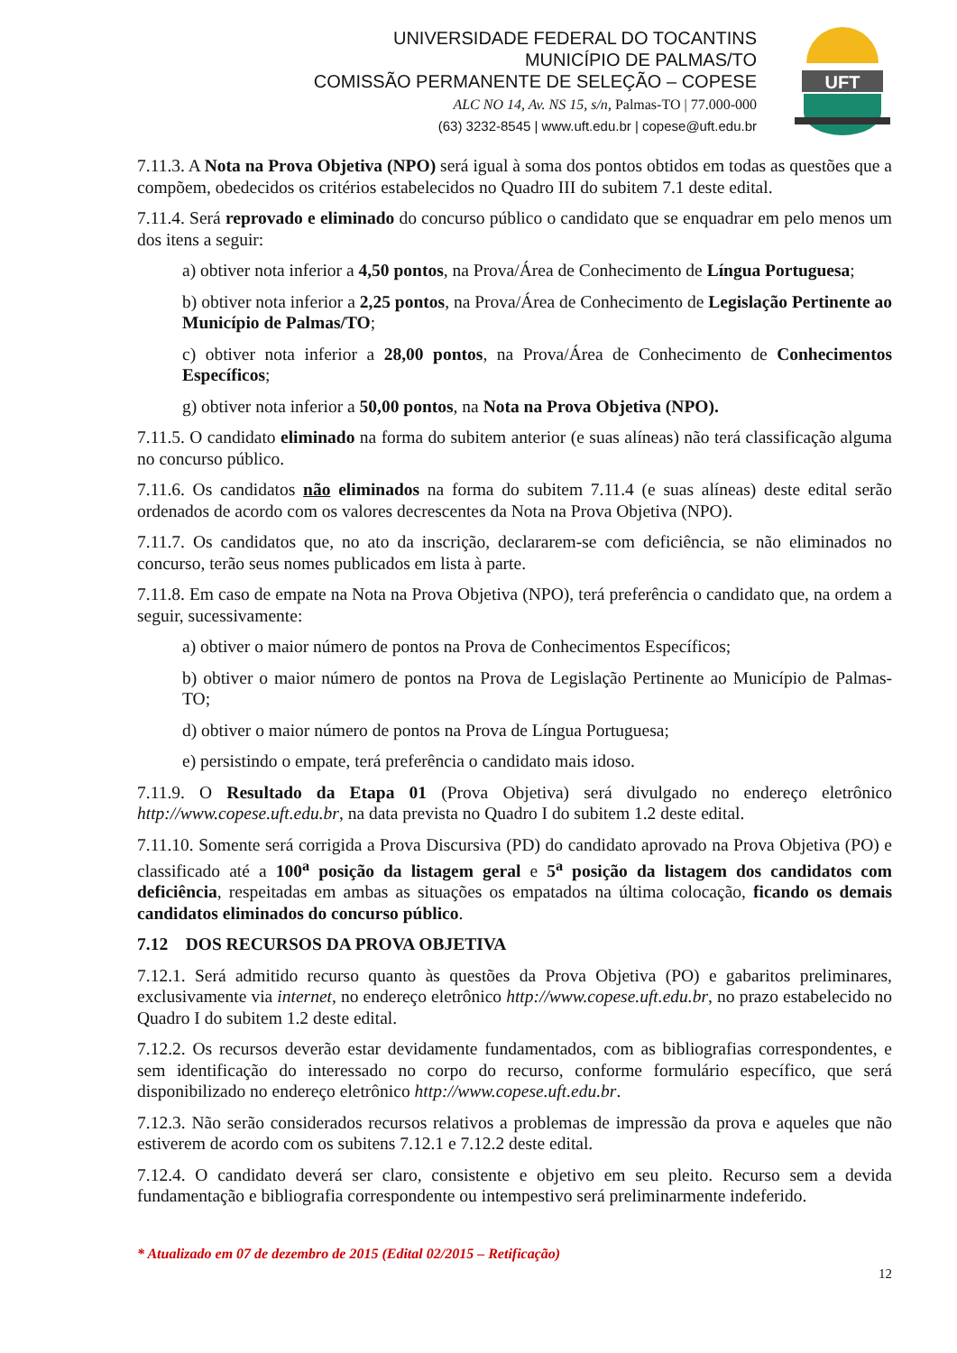UNIVERSIDADE FEDERAL DO TOCANTINS
MUNICÍPIO DE PALMAS/TO
COMISSÃO PERMANENTE DE SELEÇÃO – COPESE
ALC NO 14, Av. NS 15, s/n, Palmas-TO | 77.000-000
(63) 3232-8545 | www.uft.edu.br | copese@uft.edu.br
UFT
7.11.3. A Nota na Prova Objetiva (NPO) será igual à soma dos pontos obtidos em todas as questões que a compõem, obedecidos os critérios estabelecidos no Quadro III do subitem 7.1 deste edital.
7.11.4. Será reprovado e eliminado do concurso público o candidato que se enquadrar em pelo menos um dos itens a seguir:
a) obtiver nota inferior a 4,50 pontos, na Prova/Área de Conhecimento de Língua Portuguesa;
b) obtiver nota inferior a 2,25 pontos, na Prova/Área de Conhecimento de Legislação Pertinente ao Município de Palmas/TO;
c) obtiver nota inferior a 28,00 pontos, na Prova/Área de Conhecimento de Conhecimentos Específicos;
g) obtiver nota inferior a 50,00 pontos, na Nota na Prova Objetiva (NPO).
7.11.5. O candidato eliminado na forma do subitem anterior (e suas alíneas) não terá classificação alguma no concurso público.
7.11.6. Os candidatos não eliminados na forma do subitem 7.11.4 (e suas alíneas) deste edital serão ordenados de acordo com os valores decrescentes da Nota na Prova Objetiva (NPO).
7.11.7. Os candidatos que, no ato da inscrição, declararem-se com deficiência, se não eliminados no concurso, terão seus nomes publicados em lista à parte.
7.11.8. Em caso de empate na Nota na Prova Objetiva (NPO), terá preferência o candidato que, na ordem a seguir, sucessivamente:
a) obtiver o maior número de pontos na Prova de Conhecimentos Específicos;
b) obtiver o maior número de pontos na Prova de Legislação Pertinente ao Município de Palmas-TO;
d) obtiver o maior número de pontos na Prova de Língua Portuguesa;
e) persistindo o empate, terá preferência o candidato mais idoso.
7.11.9. O Resultado da Etapa 01 (Prova Objetiva) será divulgado no endereço eletrônico http://www.copese.uft.edu.br, na data prevista no Quadro I do subitem 1.2 deste edital.
7.11.10. Somente será corrigida a Prova Discursiva (PD) do candidato aprovado na Prova Objetiva (PO) e classificado até a 100<sup>a</sup> posição da listagem geral e 5<sup>a</sup> posição da listagem dos candidatos com deficiência, respeitadas em ambas as situações os empatados na última colocação, ficando os demais candidatos eliminados do concurso público.
7.12 DOS RECURSOS DA PROVA OBJETIVA
7.12.1. Será admitido recurso quanto às questões da Prova Objetiva (PO) e gabaritos preliminares, exclusivamente via internet, no endereço eletrônico http://www.copese.uft.edu.br, no prazo estabelecido no Quadro I do subitem 1.2 deste edital.
7.12.2. Os recursos deverão estar devidamente fundamentados, com as bibliografias correspondentes, e sem identificação do interessado no corpo do recurso, conforme formulário específico, que será disponibilizado no endereço eletrônico http://www.copese.uft.edu.br.
7.12.3. Não serão considerados recursos relativos a problemas de impressão da prova e aqueles que não estiverem de acordo com os subitens 7.12.1 e 7.12.2 deste edital.
7.12.4. O candidato deverá ser claro, consistente e objetivo em seu pleito. Recurso sem a devida fundamentação e bibliografia correspondente ou intempestivo será preliminarmente indeferido.
* Atualizado em 07 de dezembro de 2015 (Edital 02/2015 – Retificação)
12